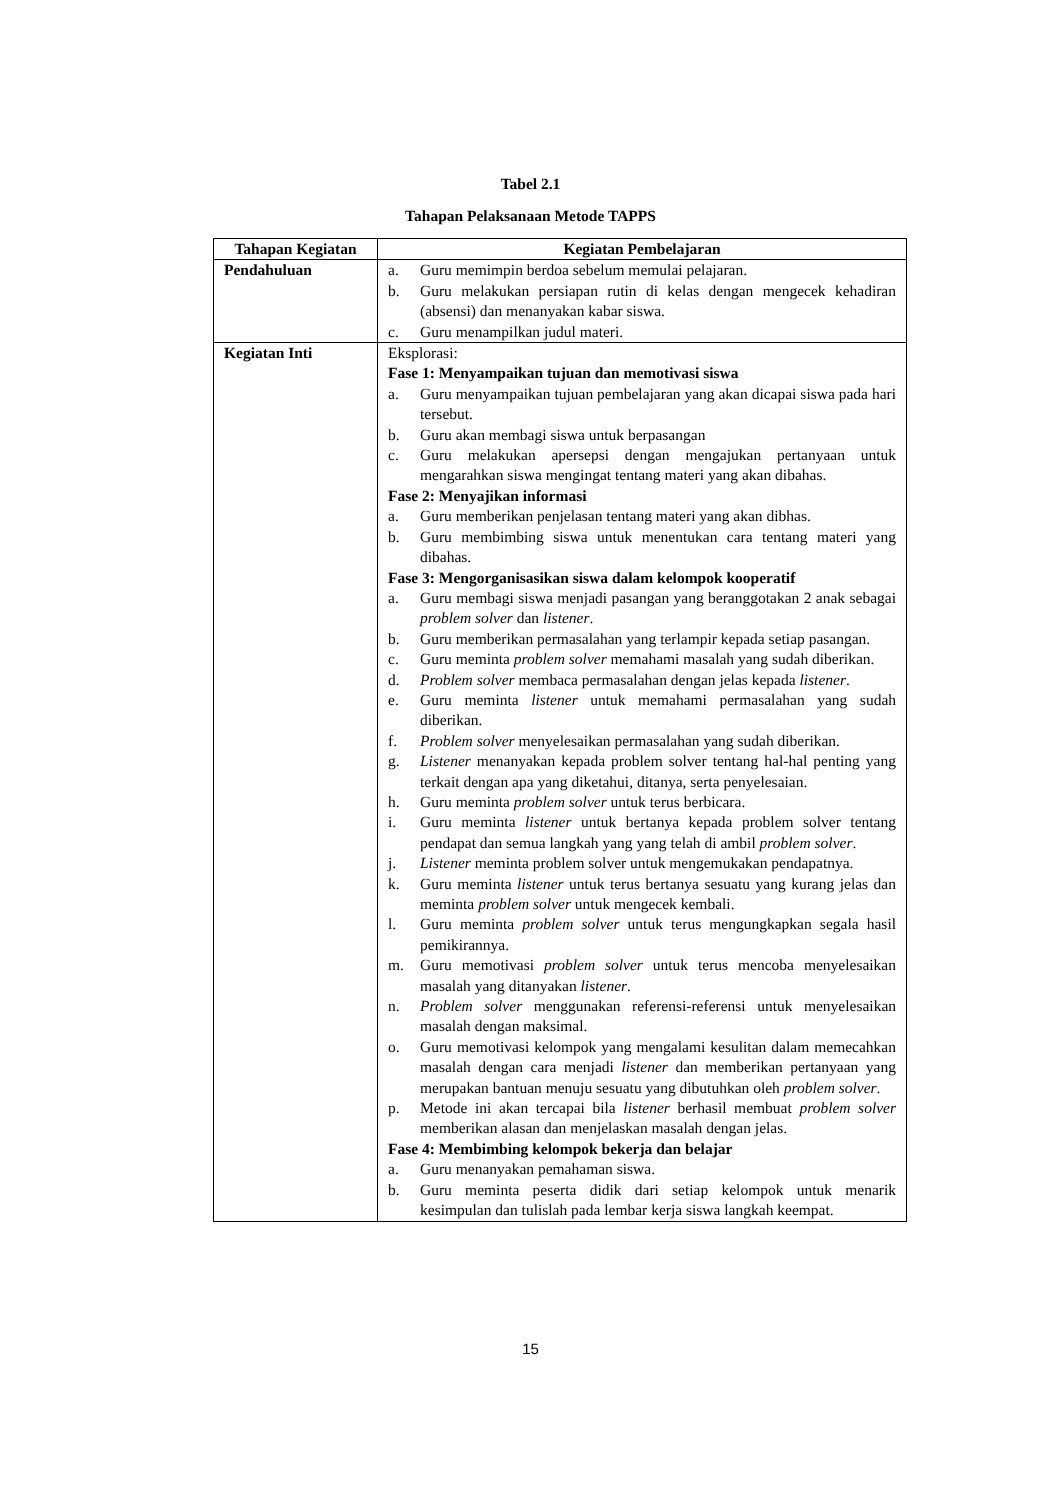Tabel 2.1
Tahapan Pelaksanaan Metode TAPPS
| Tahapan Kegiatan | Kegiatan Pembelajaran |
| --- | --- |
| Pendahuluan | a. Guru memimpin berdoa sebelum memulai pelajaran. b. Guru melakukan persiapan rutin di kelas dengan mengecek kehadiran (absensi) dan menanyakan kabar siswa. c. Guru menampilkan judul materi. |
| Kegiatan Inti | Eksplorasi: Fase 1: Menyampaikan tujuan dan memotivasi siswa a. Guru menyampaikan tujuan pembelajaran yang akan dicapai siswa pada hari tersebut. b. Guru akan membagi siswa untuk berpasangan c. Guru melakukan apersepsi dengan mengajukan pertanyaan untuk mengarahkan siswa mengingat tentang materi yang akan dibahas. Fase 2: Menyajikan informasi a. Guru memberikan penjelasan tentang materi yang akan dibhas. b. Guru membimbing siswa untuk menentukan cara tentang materi yang dibahas. Fase 3: Mengorganisasikan siswa dalam kelompok kooperatif a. Guru membagi siswa menjadi pasangan yang beranggotakan 2 anak sebagai problem solver dan listener . b. Guru memberikan permasalahan yang terlampir kepada setiap pasangan. c. Guru meminta problem solver memahami masalah yang sudah diberikan. d. Problem solver membaca permasalahan dengan jelas kepada listener . e. Guru meminta listener untuk memahami permasalahan yang sudah diberikan. f. Problem solver menyelesaikan permasalahan yang sudah diberikan. g. Listener menanyakan kepada problem solver tentang hal-hal penting yang terkait dengan apa yang diketahui, ditanya, serta penyelesaian. h. Guru meminta problem solver untuk terus berbicara. i. Guru meminta listener untuk bertanya kepada problem solver tentang pendapat dan semua langkah yang yang telah di ambil problem solver . j. Listener meminta problem solver untuk mengemukakan pendapatnya. k. Guru meminta listener untuk terus bertanya sesuatu yang kurang jelas dan meminta problem solver untuk mengecek kembali. l. Guru meminta problem solver untuk terus mengungkapkan segala hasil pemikirannya. m. Guru memotivasi problem solver untuk terus mencoba menyelesaikan masalah yang ditanyakan listener . n. Problem solver menggunakan referensi-referensi untuk menyelesaikan masalah dengan maksimal. o. Guru memotivasi kelompok yang mengalami kesulitan dalam memecahkan masalah dengan cara menjadi listener dan memberikan pertanyaan yang merupakan bantuan menuju sesuatu yang dibutuhkan oleh problem solver . p. Metode ini akan tercapai bila listener berhasil membuat problem solver memberikan alasan dan menjelaskan masalah dengan jelas. Fase 4: Membimbing kelompok bekerja dan belajar a. Guru menanyakan pemahaman siswa. b. Guru meminta peserta didik dari setiap kelompok untuk menarik kesimpulan dan tulislah pada lembar kerja siswa langkah keempat. |
15